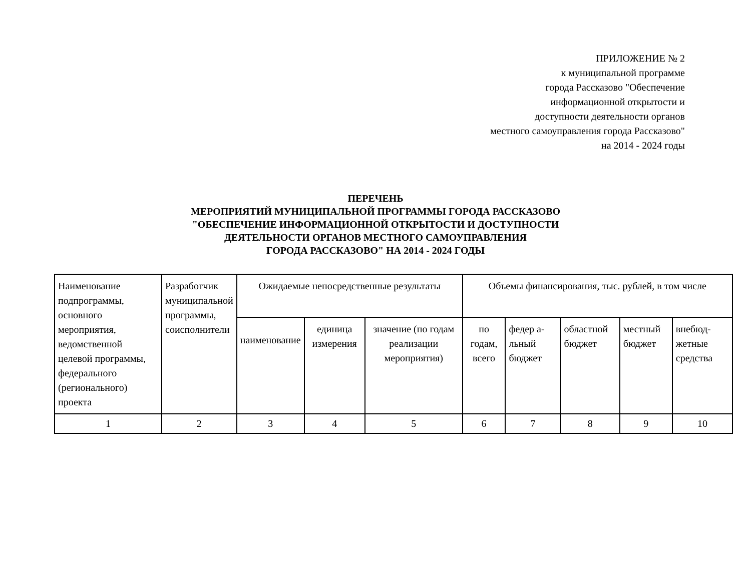ПРИЛОЖЕНИЕ № 2
к муниципальной программе
города Рассказово "Обеспечение
информационной открытости и
доступности деятельности органов
местного самоуправления города Рассказово"
на 2014 - 2024 годы
ПЕРЕЧЕНЬ
МЕРОПРИЯТИЙ МУНИЦИПАЛЬНОЙ ПРОГРАММЫ ГОРОДА РАССКАЗОВО
"ОБЕСПЕЧЕНИЕ ИНФОРМАЦИОННОЙ ОТКРЫТОСТИ И ДОСТУПНОСТИ
ДЕЯТЕЛЬНОСТИ ОРГАНОВ МЕСТНОГО САМОУПРАВЛЕНИЯ
ГОРОДА РАССКАЗОВО" НА 2014 - 2024 ГОДЫ
| Наименование подпрограммы, основного мероприятия, ведомственной целевой программы, федерального (регионального) проекта | Разработчик муниципальной программы, соисполнители | Ожидаемые непосредственные результаты | | | Объемы финансирования, тыс. рублей, в том числе | | | | |
| | | наименование | единица измерения | значение (по годам реализации мероприятия) | по годам, всего | федер а-льный бюджет | областной бюджет | местный бюджет | внебюд-жетные средства |
| 1 | 2 | 3 | 4 | 5 | 6 | 7 | 8 | 9 | 10 |